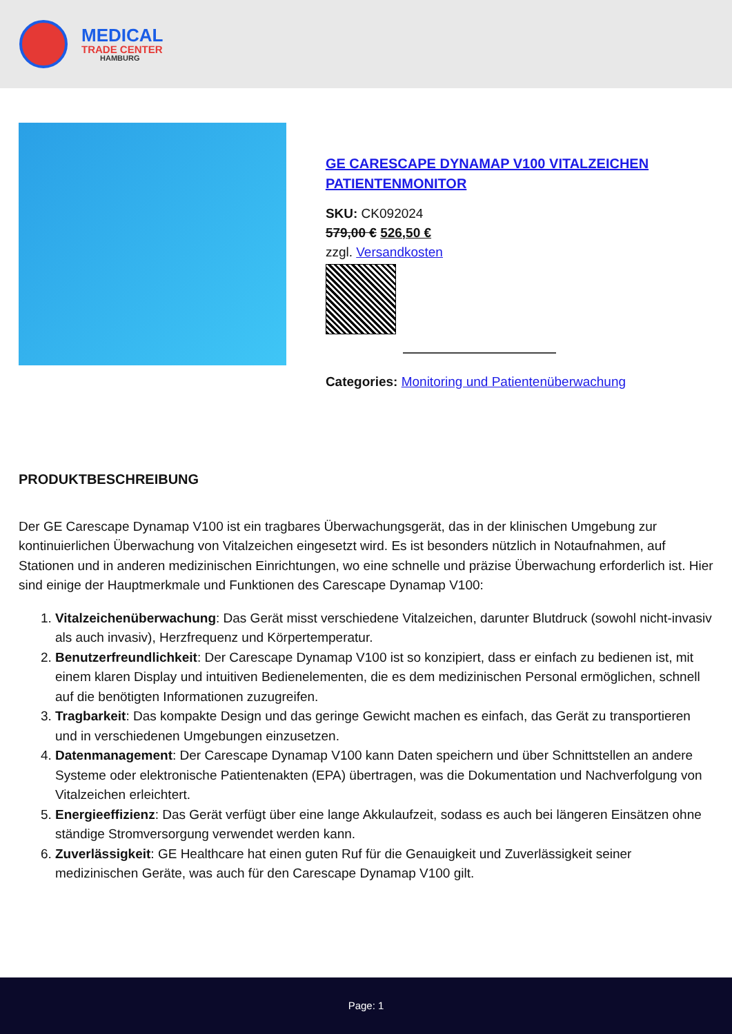MEDICAL
TRADE CENTER
HAMBURG
GE CARESCAPE DYNAMAP V100 VITALZEICHEN PATIENTENMONITOR
SKU: CK092024
579,00 € 526,50 €
zzgl. Versandkosten
Categories: Monitoring und Patientenüberwachung
PRODUKTBESCHREIBUNG
Der GE Carescape Dynamap V100 ist ein tragbares Überwachungsgerät, das in der klinischen Umgebung zur kontinuierlichen Überwachung von Vitalzeichen eingesetzt wird. Es ist besonders nützlich in Notaufnahmen, auf Stationen und in anderen medizinischen Einrichtungen, wo eine schnelle und präzise Überwachung erforderlich ist. Hier sind einige der Hauptmerkmale und Funktionen des Carescape Dynamap V100:
1. Vitalzeichenüberwachung: Das Gerät misst verschiedene Vitalzeichen, darunter Blutdruck (sowohl nicht-invasiv als auch invasiv), Herzfrequenz und Körpertemperatur.
2. Benutzerfreundlichkeit: Der Carescape Dynamap V100 ist so konzipiert, dass er einfach zu bedienen ist, mit einem klaren Display und intuitiven Bedienelementen, die es dem medizinischen Personal ermöglichen, schnell auf die benötigten Informationen zuzugreifen.
3. Tragbarkeit: Das kompakte Design und das geringe Gewicht machen es einfach, das Gerät zu transportieren und in verschiedenen Umgebungen einzusetzen.
4. Datenmanagement: Der Carescape Dynamap V100 kann Daten speichern und über Schnittstellen an andere Systeme oder elektronische Patientenakten (EPA) übertragen, was die Dokumentation und Nachverfolgung von Vitalzeichen erleichtert.
5. Energieeffizienz: Das Gerät verfügt über eine lange Akkulaufzeit, sodass es auch bei längeren Einsätzen ohne ständige Stromversorgung verwendet werden kann.
6. Zuverlässigkeit: GE Healthcare hat einen guten Ruf für die Genauigkeit und Zuverlässigkeit seiner medizinischen Geräte, was auch für den Carescape Dynamap V100 gilt.
Page: 1